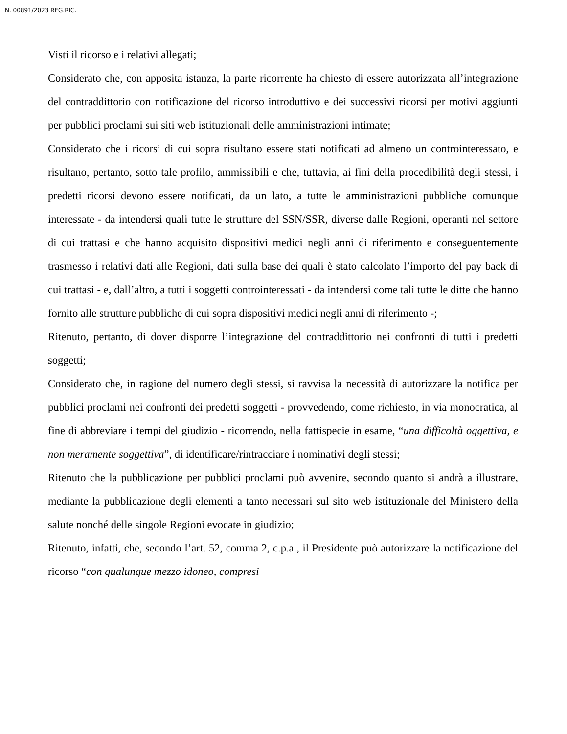N. 00891/2023 REG.RIC.
Visti il ricorso e i relativi allegati;
Considerato che, con apposita istanza, la parte ricorrente ha chiesto di essere autorizzata all’integrazione del contraddittorio con notificazione del ricorso introduttivo e dei successivi ricorsi per motivi aggiunti per pubblici proclami sui siti web istituzionali delle amministrazioni intimate;
Considerato che i ricorsi di cui sopra risultano essere stati notificati ad almeno un controinteressato, e risultano, pertanto, sotto tale profilo, ammissibili e che, tuttavia, ai fini della procedibilità degli stessi, i predetti ricorsi devono essere notificati, da un lato, a tutte le amministrazioni pubbliche comunque interessate - da intendersi quali tutte le strutture del SSN/SSR, diverse dalle Regioni, operanti nel settore di cui trattasi e che hanno acquisito dispositivi medici negli anni di riferimento e conseguentemente trasmesso i relativi dati alle Regioni, dati sulla base dei quali è stato calcolato l’importo del pay back di cui trattasi - e, dall’altro, a tutti i soggetti controinteressati - da intendersi come tali tutte le ditte che hanno fornito alle strutture pubbliche di cui sopra dispositivi medici negli anni di riferimento -;
Ritenuto, pertanto, di dover disporre l’integrazione del contraddittorio nei confronti di tutti i predetti soggetti;
Considerato che, in ragione del numero degli stessi, si ravvisa la necessità di autorizzare la notifica per pubblici proclami nei confronti dei predetti soggetti - provvedendo, come richiesto, in via monocratica, al fine di abbreviare i tempi del giudizio - ricorrendo, nella fattispecie in esame, “una difficoltà oggettiva, e non meramente soggettiva”, di identificare/rintracciare i nominativi degli stessi;
Ritenuto che la pubblicazione per pubblici proclami può avvenire, secondo quanto si andrà a illustrare, mediante la pubblicazione degli elementi a tanto necessari sul sito web istituzionale del Ministero della salute nonché delle singole Regioni evocate in giudizio;
Ritenuto, infatti, che, secondo l’art. 52, comma 2, c.p.a., il Presidente può autorizzare la notificazione del ricorso “con qualunque mezzo idoneo, compresi